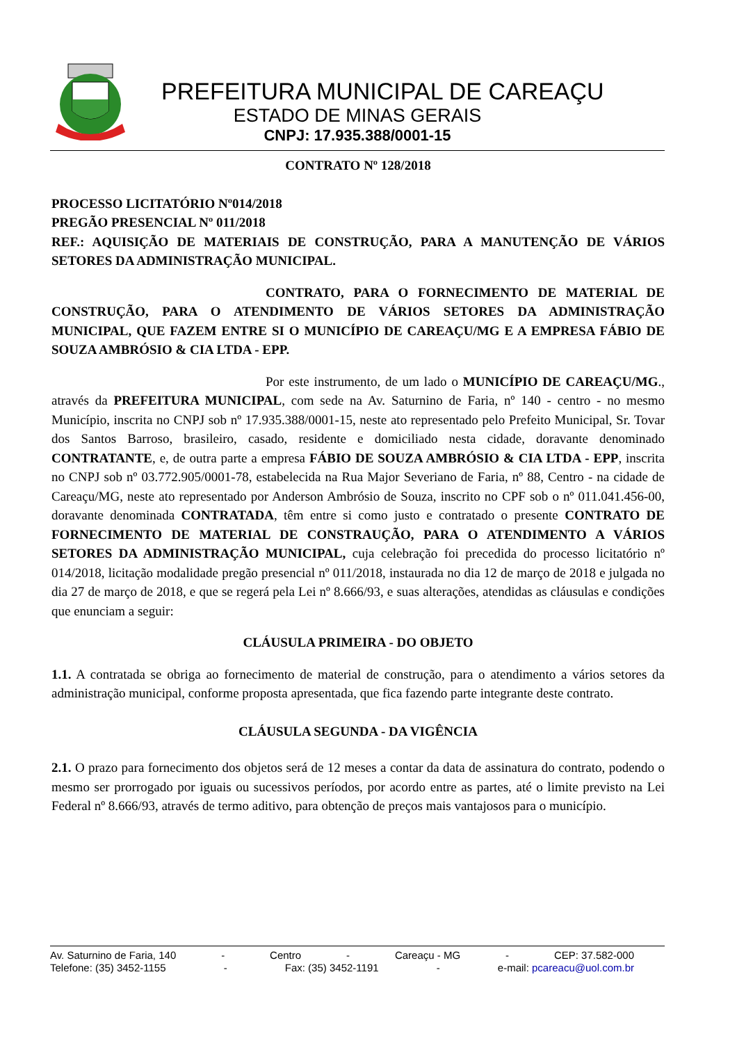PREFEITURA MUNICIPAL DE CAREAÇU
ESTADO DE MINAS GERAIS
CNPJ: 17.935.388/0001-15
CONTRATO Nº 128/2018
PROCESSO LICITATÓRIO Nº014/2018
PREGÃO PRESENCIAL Nº 011/2018
REF.: AQUISIÇÃO DE MATERIAIS DE CONSTRUÇÃO, PARA A MANUTENÇÃO DE VÁRIOS SETORES DA ADMINISTRAÇÃO MUNICIPAL.
CONTRATO, PARA O FORNECIMENTO DE MATERIAL DE CONSTRUÇÃO, PARA O ATENDIMENTO DE VÁRIOS SETORES DA ADMINISTRAÇÃO MUNICIPAL, QUE FAZEM ENTRE SI O MUNICÍPIO DE CAREAÇU/MG E A EMPRESA FÁBIO DE SOUZA AMBRÓSIO & CIA LTDA - EPP.
Por este instrumento, de um lado o MUNICÍPIO DE CAREAÇU/MG., através da PREFEITURA MUNICIPAL, com sede na Av. Saturnino de Faria, nº 140 - centro - no mesmo Município, inscrita no CNPJ sob nº 17.935.388/0001-15, neste ato representado pelo Prefeito Municipal, Sr. Tovar dos Santos Barroso, brasileiro, casado, residente e domiciliado nesta cidade, doravante denominado CONTRATANTE, e, de outra parte a empresa FÁBIO DE SOUZA AMBRÓSIO & CIA LTDA - EPP, inscrita no CNPJ sob nº 03.772.905/0001-78, estabelecida na Rua Major Severiano de Faria, nº 88, Centro - na cidade de Careaçu/MG, neste ato representado por Anderson Ambrósio de Souza, inscrito no CPF sob o nº 011.041.456-00, doravante denominada CONTRATADA, têm entre si como justo e contratado o presente CONTRATO DE FORNECIMENTO DE MATERIAL DE CONSTRAUÇÃO, PARA O ATENDIMENTO A VÁRIOS SETORES DA ADMINISTRAÇÃO MUNICIPAL, cuja celebração foi precedida do processo licitatório nº 014/2018, licitação modalidade pregão presencial nº 011/2018, instaurada no dia 12 de março de 2018 e julgada no dia 27 de março de 2018, e que se regerá pela Lei nº 8.666/93, e suas alterações, atendidas as cláusulas e condições que enunciam a seguir:
CLÁUSULA PRIMEIRA - DO OBJETO
1.1. A contratada se obriga ao fornecimento de material de construção, para o atendimento a vários setores da administração municipal, conforme proposta apresentada, que fica fazendo parte integrante deste contrato.
CLÁUSULA SEGUNDA - DA VIGÊNCIA
2.1. O prazo para fornecimento dos objetos será de 12 meses a contar da data de assinatura do contrato, podendo o mesmo ser prorrogado por iguais ou sucessivos períodos, por acordo entre as partes, até o limite previsto na Lei Federal nº 8.666/93, através de termo aditivo, para obtenção de preços mais vantajosos para o município.
Av. Saturnino de Faria, 140 - Centro - Careaçu - MG - CEP: 37.582-000
Telefone: (35) 3452-1155 - Fax: (35) 3452-1191 - e-mail: pcareacu@uol.com.br